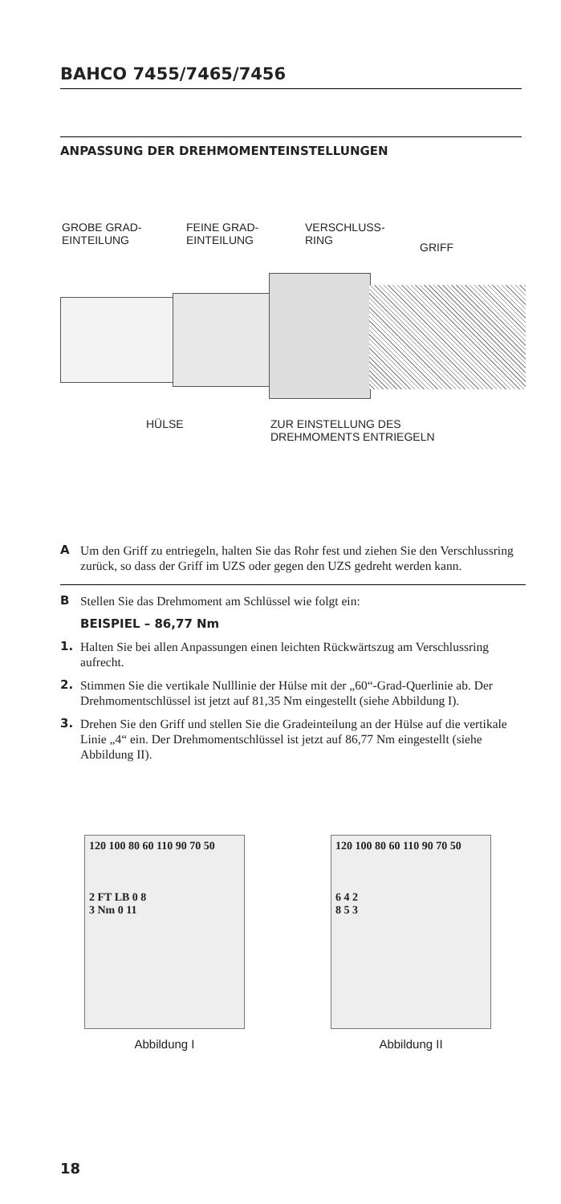BAHCO 7455/7465/7456
ANPASSUNG DER DREHMOMENTEINSTELLUNGEN
GROBE GRAD-
EINTEILUNG
FEINE GRAD-
EINTEILUNG
VERSCHLUSS-
RING
GRIFF
HÜLSE
ZUR EINSTELLUNG DES
DREHMOMENTS ENTRIEGELN
A Um den Griff zu entriegeln, halten Sie das Rohr fest und ziehen Sie den Verschlussring zurück, so dass der Griff im UZS oder gegen den UZS gedreht werden kann.
B Stellen Sie das Drehmoment am Schlüssel wie folgt ein:
BEISPIEL – 86,77 Nm
1. Halten Sie bei allen Anpassungen einen leichten Rückwärtszug am Verschlussring aufrecht.
2. Stimmen Sie die vertikale Nulllinie der Hülse mit der „60“-Grad-Querlinie ab. Der Drehmomentschlüssel ist jetzt auf 81,35 Nm eingestellt (siehe Abbildung I).
3. Drehen Sie den Griff und stellen Sie die Gradeinteilung an der Hülse auf die vertikale Linie „4“ ein. Der Drehmomentschlüssel ist jetzt auf 86,77 Nm eingestellt (siehe Abbildung II).
120 100 80 60 110 90 70 50
2 FT LB 0 8
3 Nm 0 11
Abbildung I
120 100 80 60 110 90 70 50
6 4 2
8 5 3
Abbildung II
18